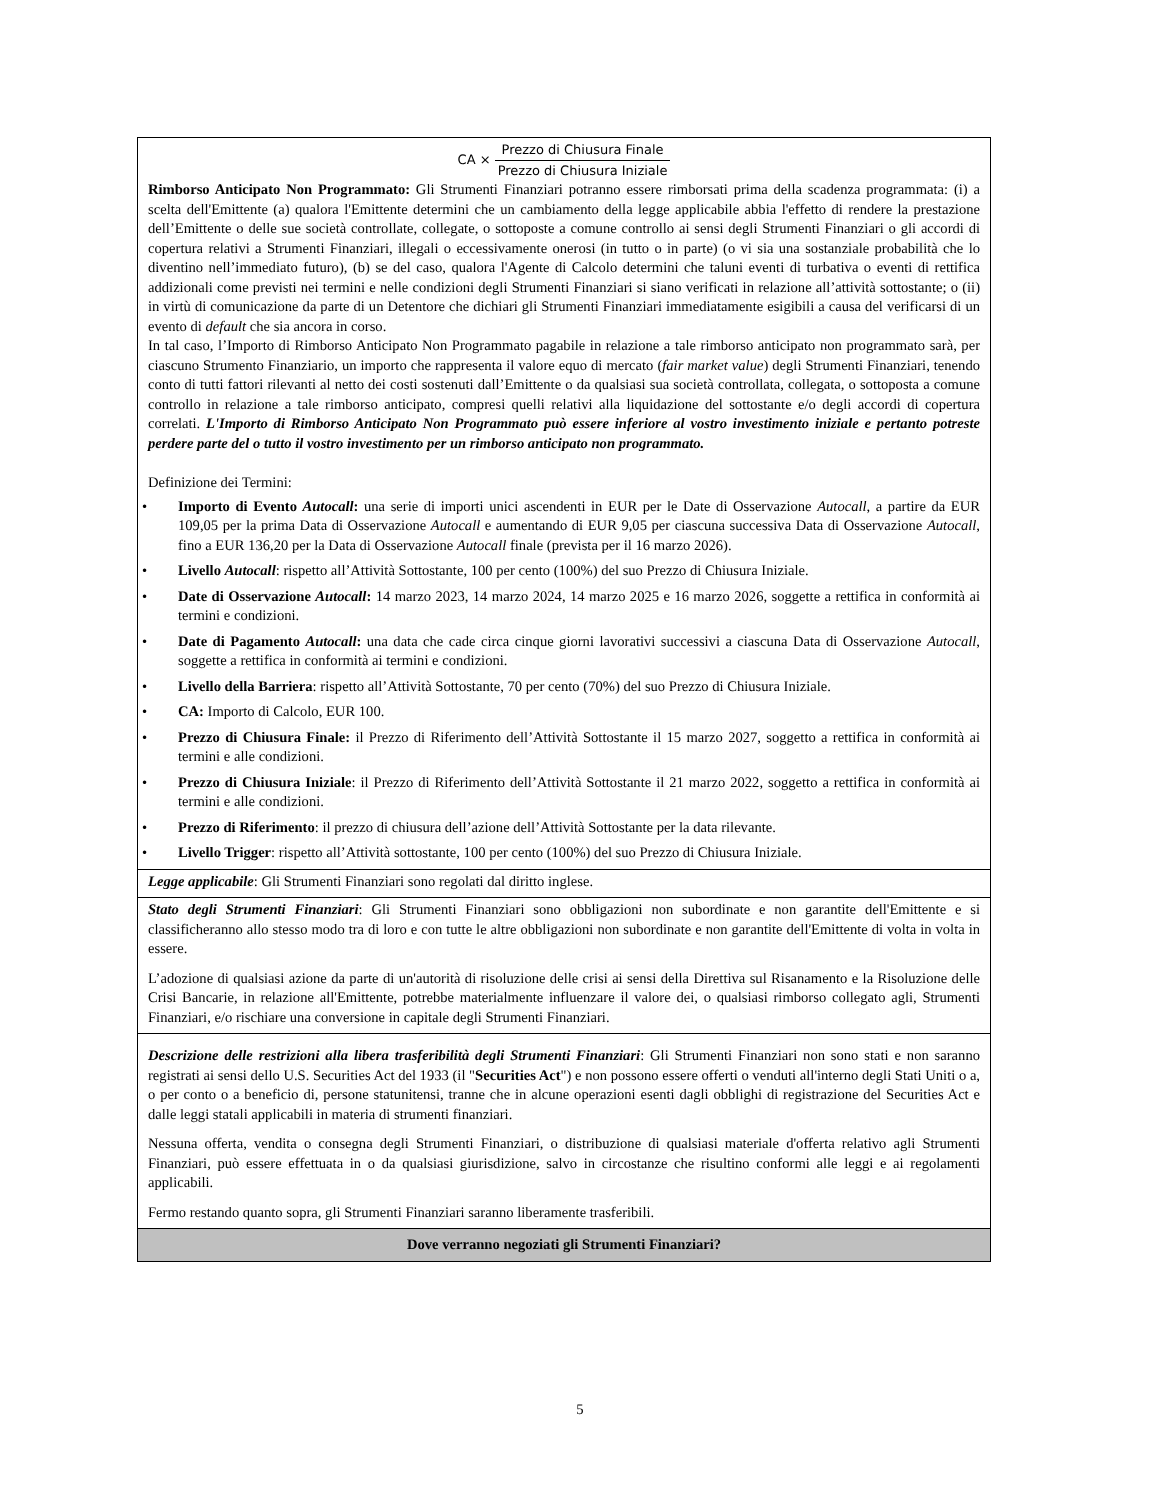| CA × Prezzo di Chiusura Finale Prezzo di Chiusura Iniziale Rimborso Anticipato Non Programmato: Gli Strumenti Finanziari potranno essere rimborsati prima della scadenza programmata: (i) a scelta dell'Emittente (a) qualora l'Emittente determini che un cambiamento della legge applicabile abbia l'effetto di rendere la prestazione dell’Emittente o delle sue società controllate, collegate, o sottoposte a comune controllo ai sensi degli Strumenti Finanziari o gli accordi di copertura relativi a Strumenti Finanziari, illegali o eccessivamente onerosi (in tutto o in parte) (o vi sia una sostanziale probabilità che lo diventino nell’immediato futuro), (b) se del caso, qualora l'Agente di Calcolo determini che taluni eventi di turbativa o eventi di rettifica addizionali come previsti nei termini e nelle condizioni degli Strumenti Finanziari si siano verificati in relazione all’attività sottostante; o (ii) in virtù di comunicazione da parte di un Detentore che dichiari gli Strumenti Finanziari immediatamente esigibili a causa del verificarsi di un evento di default che sia ancora in corso. In tal caso, l’Importo di Rimborso Anticipato Non Programmato pagabile in relazione a tale rimborso anticipato non programmato sarà, per ciascuno Strumento Finanziario, un importo che rappresenta il valore equo di mercato ( fair market value ) degli Strumenti Finanziari, tenendo conto di tutti fattori rilevanti al netto dei costi sostenuti dall’Emittente o da qualsiasi sua società controllata, collegata, o sottoposta a comune controllo in relazione a tale rimborso anticipato, compresi quelli relativi alla liquidazione del sottostante e/o degli accordi di copertura correlati. L'Importo di Rimborso Anticipato Non Programmato può essere inferiore al vostro investimento iniziale e pertanto potreste perdere parte del o tutto il vostro investimento per un rimborso anticipato non programmato. Definizione dei Termini: • Importo di Evento Autocall : una serie di importi unici ascendenti in EUR per le Date di Osservazione Autocall , a partire da EUR 109,05 per la prima Data di Osservazione Autocall e aumentando di EUR 9,05 per ciascuna successiva Data di Osservazione Autocall , fino a EUR 136,20 per la Data di Osservazione Autocall finale (prevista per il 16 marzo 2026). • Livello Autocall : rispetto all’Attività Sottostante, 100 per cento (100%) del suo Prezzo di Chiusura Iniziale. • Date di Osservazione Autocall : 14 marzo 2023, 14 marzo 2024, 14 marzo 2025 e 16 marzo 2026, soggette a rettifica in conformità ai termini e condizioni. • Date di Pagamento Autocall : una data che cade circa cinque giorni lavorativi successivi a ciascuna Data di Osservazione Autocall , soggette a rettifica in conformità ai termini e condizioni. • Livello della Barriera : rispetto all’Attività Sottostante, 70 per cento (70%) del suo Prezzo di Chiusura Iniziale. • CA: Importo di Calcolo, EUR 100. • Prezzo di Chiusura Finale: il Prezzo di Riferimento dell’Attività Sottostante il 15 marzo 2027, soggetto a rettifica in conformità ai termini e alle condizioni. • Prezzo di Chiusura Iniziale : il Prezzo di Riferimento dell’Attività Sottostante il 21 marzo 2022, soggetto a rettifica in conformità ai termini e alle condizioni. • Prezzo di Riferimento : il prezzo di chiusura dell’azione dell’Attività Sottostante per la data rilevante. • Livello Trigger : rispetto all’Attività sottostante, 100 per cento (100%) del suo Prezzo di Chiusura Iniziale. |
| Legge applicabile : Gli Strumenti Finanziari sono regolati dal diritto inglese. |
| Stato degli Strumenti Finanziari : Gli Strumenti Finanziari sono obbligazioni non subordinate e non garantite dell'Emittente e si classificheranno allo stesso modo tra di loro e con tutte le altre obbligazioni non subordinate e non garantite dell'Emittente di volta in volta in essere. L’adozione di qualsiasi azione da parte di un'autorità di risoluzione delle crisi ai sensi della Direttiva sul Risanamento e la Risoluzione delle Crisi Bancarie, in relazione all'Emittente, potrebbe materialmente influenzare il valore dei, o qualsiasi rimborso collegato agli, Strumenti Finanziari, e/o rischiare una conversione in capitale degli Strumenti Finanziari. |
| Descrizione delle restrizioni alla libera trasferibilità degli Strumenti Finanziari : Gli Strumenti Finanziari non sono stati e non saranno registrati ai sensi dello U.S. Securities Act del 1933 (il " Securities Act ") e non possono essere offerti o venduti all'interno degli Stati Uniti o a, o per conto o a beneficio di, persone statunitensi, tranne che in alcune operazioni esenti dagli obblighi di registrazione del Securities Act e dalle leggi statali applicabili in materia di strumenti finanziari. Nessuna offerta, vendita o consegna degli Strumenti Finanziari, o distribuzione di qualsiasi materiale d'offerta relativo agli Strumenti Finanziari, può essere effettuata in o da qualsiasi giurisdizione, salvo in circostanze che risultino conformi alle leggi e ai regolamenti applicabili. Fermo restando quanto sopra, gli Strumenti Finanziari saranno liberamente trasferibili. |
| Dove verranno negoziati gli Strumenti Finanziari? |
5